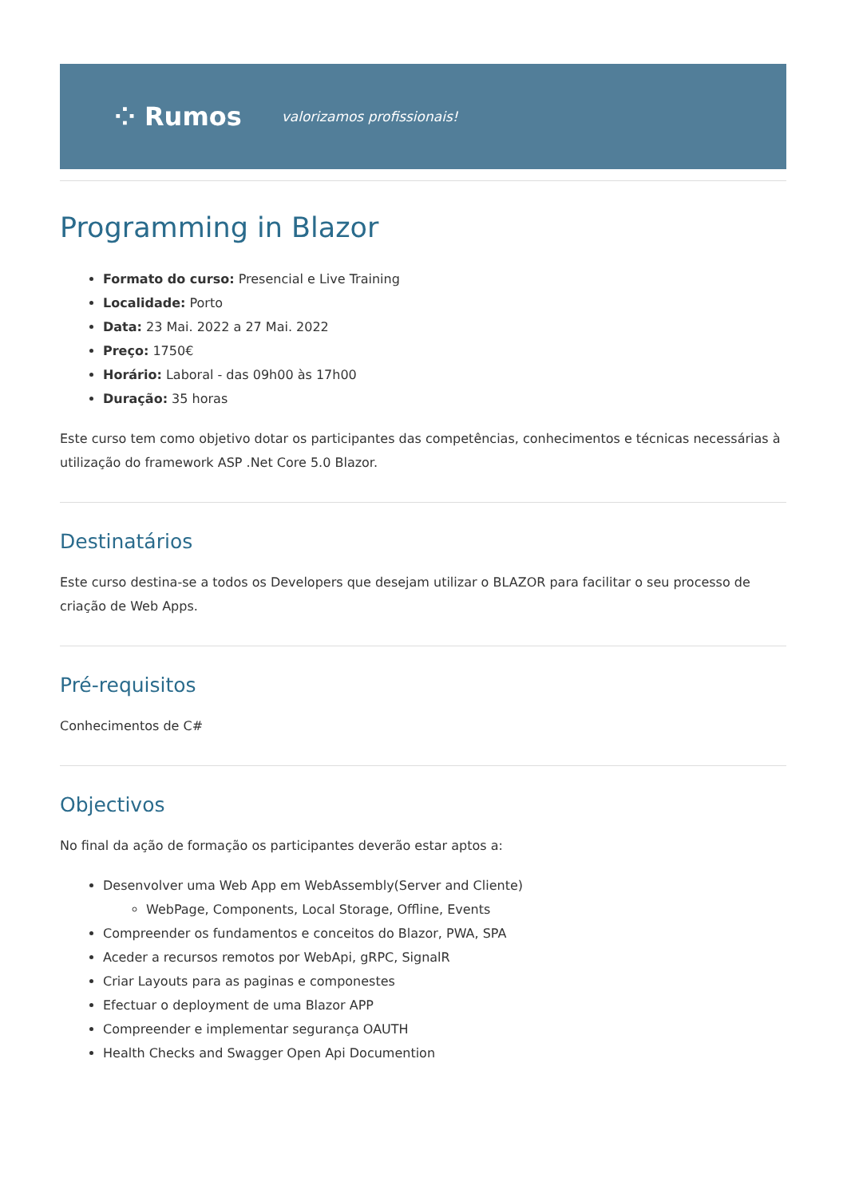⁘ Rumos valorizamos profissionais!
Programming in Blazor
Formato do curso: Presencial e Live Training
Localidade: Porto
Data: 23 Mai. 2022 a 27 Mai. 2022
Preço: 1750€
Horário: Laboral - das 09h00 às 17h00
Duração: 35 horas
Este curso tem como objetivo dotar os participantes das competências, conhecimentos e técnicas necessárias à utilização do framework ASP .Net Core 5.0 Blazor.
Destinatários
Este curso destina-se a todos os Developers que desejam utilizar o BLAZOR para facilitar o seu processo de criação de Web Apps.
Pré-requisitos
Conhecimentos de C#
Objectivos
No final da ação de formação os participantes deverão estar aptos a:
Desenvolver uma Web App em WebAssembly(Server and Cliente)
WebPage, Components, Local Storage, Offline, Events
Compreender os fundamentos e conceitos do Blazor, PWA, SPA
Aceder a recursos remotos por WebApi, gRPC, SignalR
Criar Layouts para as paginas e componestes
Efectuar o deployment de uma Blazor APP
Compreender e implementar segurança OAUTH
Health Checks and Swagger Open Api Documention